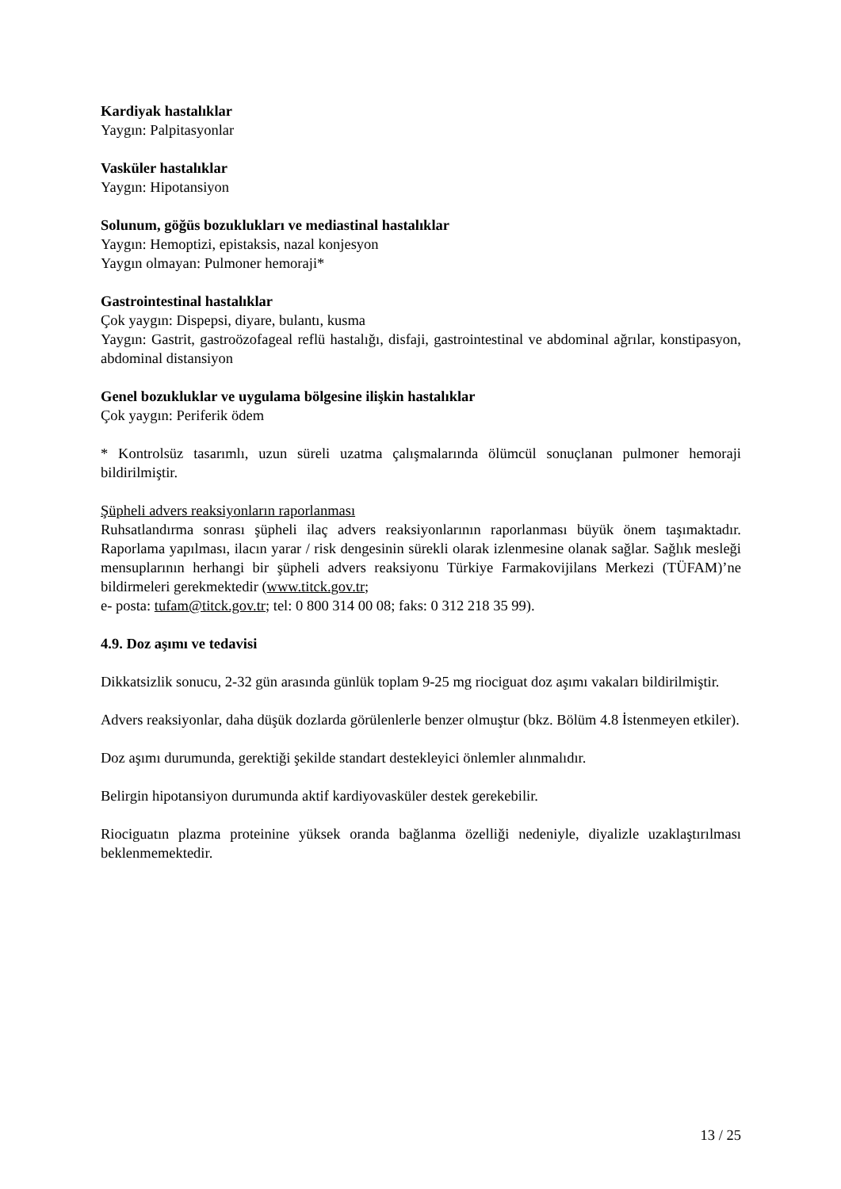Kardiyak hastalıklar
Yaygın: Palpitasyonlar
Vasküler hastalıklar
Yaygın: Hipotansiyon
Solunum, göğüs bozuklukları ve mediastinal hastalıklar
Yaygın: Hemoptizi, epistaksis, nazal konjesyon
Yaygın olmayan: Pulmoner hemoraji*
Gastrointestinal hastalıklar
Çok yaygın: Dispepsi, diyare, bulantı, kusma
Yaygın: Gastrit, gastroözofageal reflü hastalığı, disfaji, gastrointestinal ve abdominal ağrılar, konstipasyon, abdominal distansiyon
Genel bozukluklar ve uygulama bölgesine ilişkin hastalıklar
Çok yaygın: Periferik ödem
* Kontrolsüz tasarımlı, uzun süreli uzatma çalışmalarında ölümcül sonuçlanan pulmoner hemoraji bildirilmiştir.
Şüpheli advers reaksiyonların raporlanması
Ruhsatlandırma sonrası şüpheli ilaç advers reaksiyonlarının raporlanması büyük önem taşımaktadır. Raporlama yapılması, ilacın yarar / risk dengesinin sürekli olarak izlenmesine olanak sağlar. Sağlık mesleği mensuplarının herhangi bir şüpheli advers reaksiyonu Türkiye Farmakovijilans Merkezi (TÜFAM)’ne bildirmeleri gerekmektedir (www.titck.gov.tr;
e- posta: tufam@titck.gov.tr; tel: 0 800 314 00 08; faks: 0 312 218 35 99).
4.9. Doz aşımı ve tedavisi
Dikkatsizlik sonucu, 2-32 gün arasında günlük toplam 9-25 mg riociguat doz aşımı vakaları bildirilmiştir.
Advers reaksiyonlar, daha düşük dozlarda görülenlerle benzer olmuştur (bkz. Bölüm 4.8 İstenmeyen etkiler).
Doz aşımı durumunda, gerektiği şekilde standart destekleyici önlemler alınmalıdır.
Belirgin hipotansiyon durumunda aktif kardiyovasküler destek gerekebilir.
Riociguatın plazma proteinine yüksek oranda bağlanma özelliği nedeniyle, diyalizle uzaklaştırılması beklenmemektedir.
13 / 25